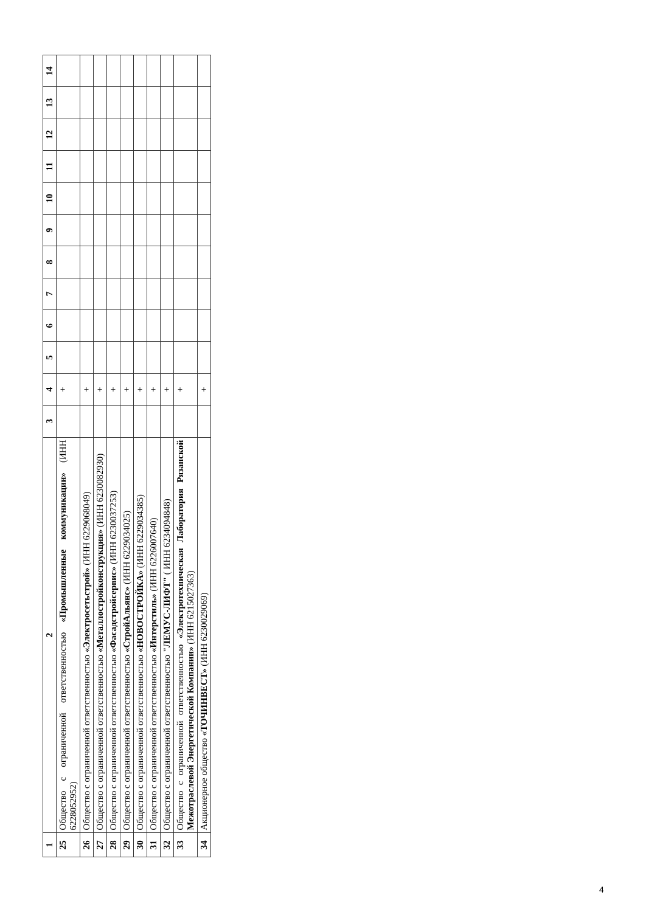| 1 | 2 | 3 | 4 | 5 | 6 | 7 | 8 | 9 | 10 | 11 | 12 | 13 | 14 |
| --- | --- | --- | --- | --- | --- | --- | --- | --- | --- | --- | --- | --- | --- |
| 25 | Общество с ограниченной ответственностью «Промышленные коммуникации» (ИНН 6228052952) | | + | | | | | | | | | | |
| 26 | Общество с ограниченной ответственностью «Электросетьстрой» (ИНН 6229068049) | | + | | | | | | | | | | |
| 27 | Общество с ограниченной ответственностью «Металлостройконструкция» (ИНН 6230082930) | | + | | | | | | | | | | |
| 28 | Общество с ограниченной ответственностью «Фасадстройсервис» (ИНН 6230037253) | | + | | | | | | | | | | |
| 29 | Общество с ограниченной ответственностью «СтройАльянс» (ИНН 6229034025) | | + | | | | | | | | | | |
| 30 | Общество с ограниченной ответственностью «НОВОСТРОЙКА» (ИНН 6229034385) | | + | | | | | | | | | | |
| 31 | Общество с ограниченной ответственностью «Интерстиль» (ИНН 6226007640) | | + | | | | | | | | | | |
| 32 | Общество с ограниченной ответственностью "ЛЕМУС-ЛИФТ" ( ИНН 6234094848) | | + | | | | | | | | | | |
| 33 | Общество с ограниченной ответственностью «Электротехническая Лаборатория Рязанской Межотраслевой Энергетической Компании» (ИНН 6215027363) | | + | | | | | | | | | | |
| 34 | Акционерное общество «ТОЧИНВЕСТ» (ИНН 6230029069) | | + | | | | | | | | | | |
4